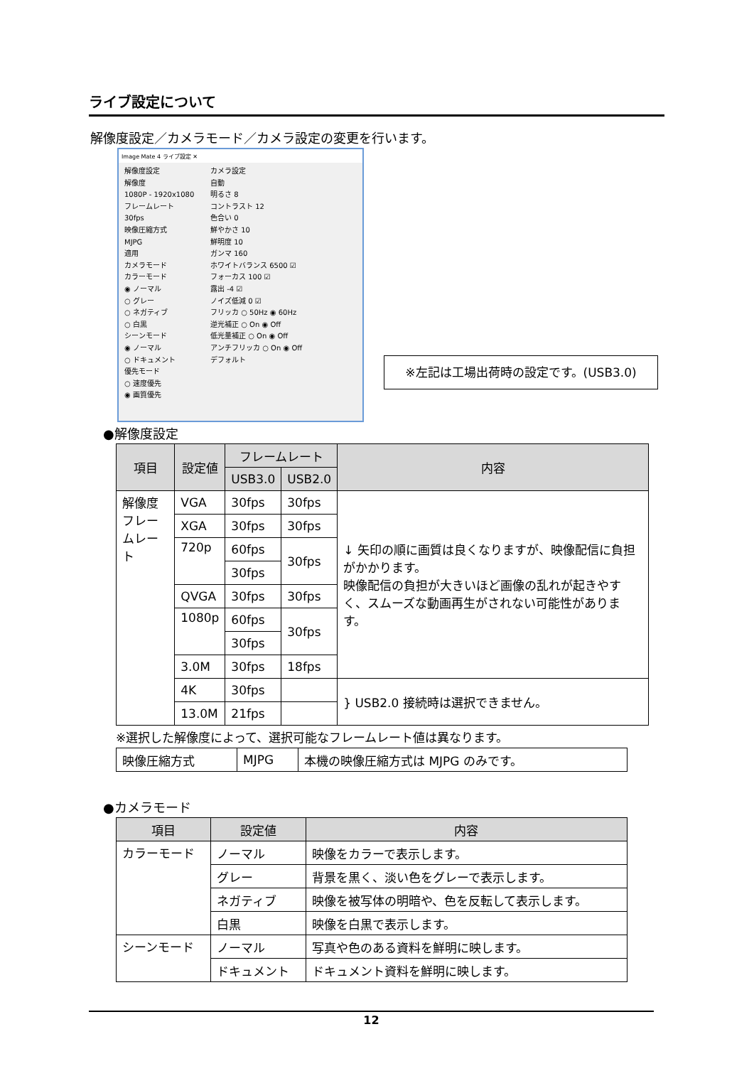ライブ設定について
解像度設定／カメラモード／カメラ設定の変更を行います。
Image Mate 4 ライブ設定 ✕
解像度設定
解像度
1080P - 1920x1080
フレームレート
30fps
映像圧縮方式
MJPG
適用
カメラモード
カラーモード
◉ ノーマル
○ グレー
○ ネガティブ
○ 白黒
シーンモード
◉ ノーマル
○ ドキュメント
優先モード
○ 速度優先
◉ 画質優先
カメラ設定
自動
明るさ 8
コントラスト 12
色合い 0
鮮やかさ 10
鮮明度 10
ガンマ 160
ホワイトバランス 6500 ☑
フォーカス 100 ☑
露出 -4 ☑
ノイズ低減 0 ☑
フリッカ ○ 50Hz ◉ 60Hz
逆光補正 ○ On ◉ Off
低光量補正 ○ On ◉ Off
アンチフリッカ ○ On ◉ Off
デフォルト
※左記は工場出荷時の設定です。(USB3.0)
●解像度設定
| 項目 | 設定値 | フレームレート | | 内容 |
| --- | --- | --- | --- | --- |
| | | USB3.0 | USB2.0 | |
| 解像度 フレームレート | VGA | 30fps | 30fps | ↓ 矢印の順に画質は良くなりますが、映像配信に負担がかかります。 映像配信の負担が大きいほど画像の乱れが起きやすく、スムーズな動画再生がされない可能性があります。 |
| | XGA | 30fps | 30fps | |
| | 720p | 60fps | 30fps | |
| | | 30fps | | |
| | QVGA | 30fps | 30fps | |
| | 1080p | 60fps | 30fps | |
| | | 30fps | | |
| | 3.0M | 30fps | 18fps | |
| | 4K | 30fps | | } USB2.0 接続時は選択できません。 |
| | 13.0M | 21fps | | |
※選択した解像度によって、選択可能なフレームレート値は異なります。
| 映像圧縮方式 | MJPG | 本機の映像圧縮方式は MJPG のみです。 |
●カメラモード
| 項目 | 設定値 | 内容 |
| --- | --- | --- |
| カラーモード | ノーマル | 映像をカラーで表示します。 |
| | グレー | 背景を黒く、淡い色をグレーで表示します。 |
| | ネガティブ | 映像を被写体の明暗や、色を反転して表示します。 |
| | 白黒 | 映像を白黒で表示します。 |
| シーンモード | ノーマル | 写真や色のある資料を鮮明に映します。 |
| | ドキュメント | ドキュメント資料を鮮明に映します。 |
12